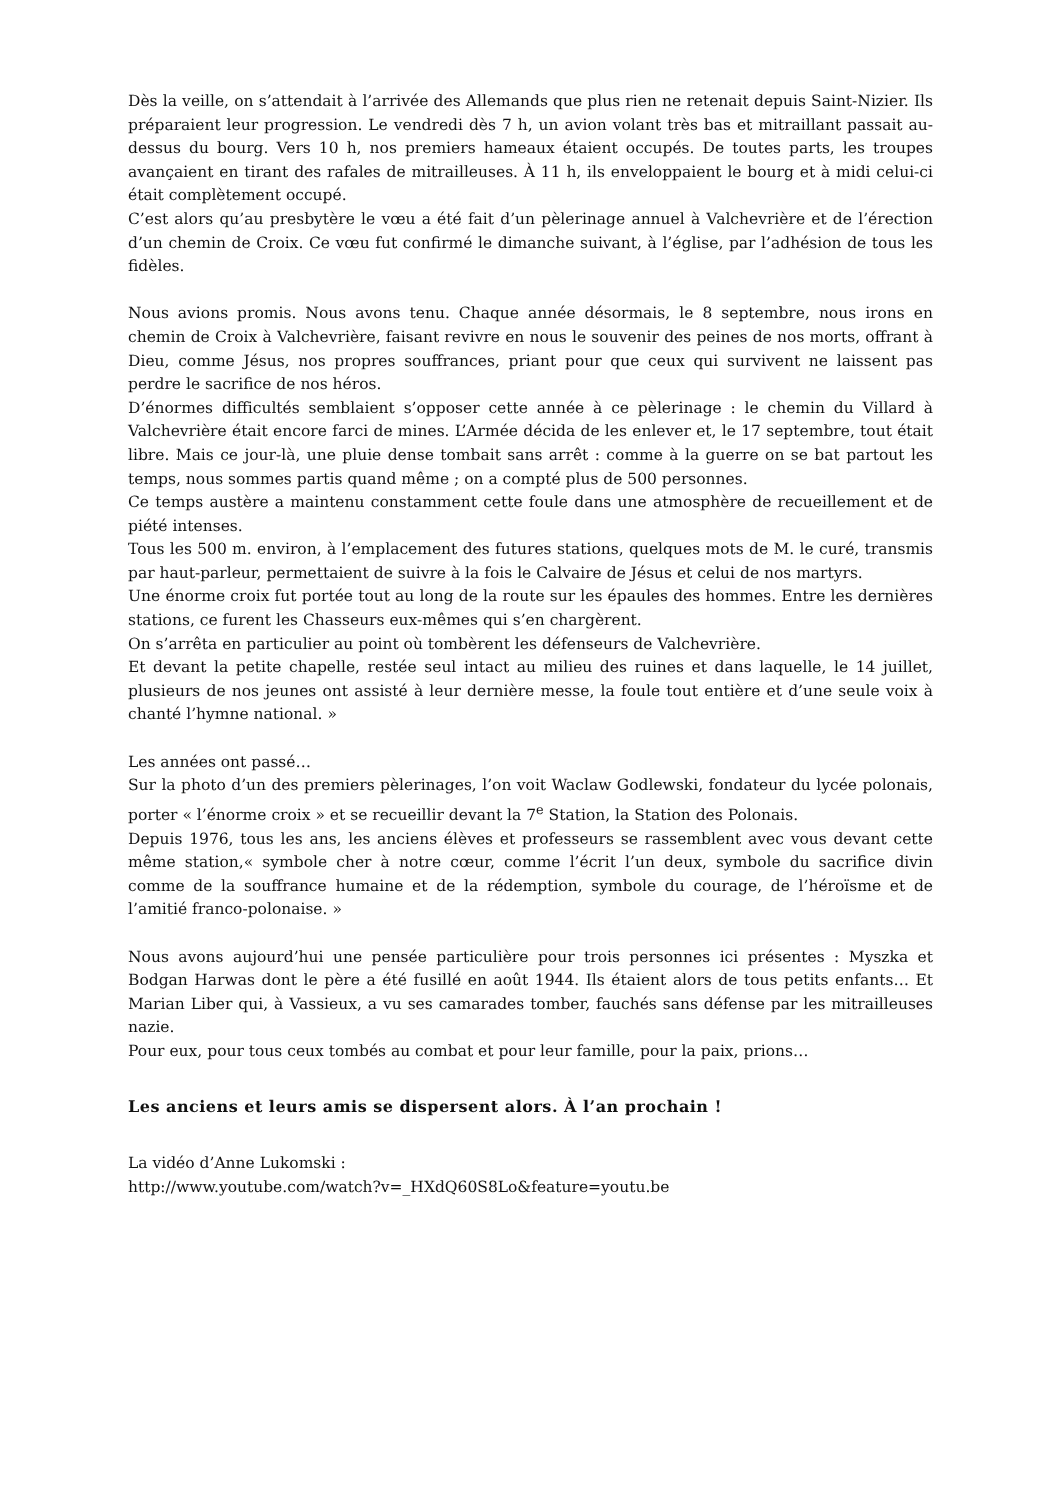Dès la veille, on s’attendait à l’arrivée des Allemands que plus rien ne retenait depuis Saint-Nizier. Ils préparaient leur progression. Le vendredi dès 7 h, un avion volant très bas et mitraillant passait au-dessus du bourg. Vers 10 h, nos premiers hameaux étaient occupés. De toutes parts, les troupes avançaient en tirant des rafales de mitrailleuses. À 11 h, ils enveloppaient le bourg et à midi celui-ci était complètement occupé.
C’est alors qu’au presbytère le vœu a été fait d’un pèlerinage annuel à Valchevrière et de l’érection d’un chemin de Croix. Ce vœu fut confirmé le dimanche suivant, à l’église, par l’adhésion de tous les fidèles.
Nous avions promis. Nous avons tenu. Chaque année désormais, le 8 septembre, nous irons en chemin de Croix à Valchevrière, faisant revivre en nous le souvenir des peines de nos morts, offrant à Dieu, comme Jésus, nos propres souffrances, priant pour que ceux qui survivent ne laissent pas perdre le sacrifice de nos héros.
D’énormes difficultés semblaient s’opposer cette année à ce pèlerinage : le chemin du Villard à Valchevrière était encore farci de mines. L’Armée décida de les enlever et, le 17 septembre, tout était libre. Mais ce jour-là, une pluie dense tombait sans arrêt : comme à la guerre on se bat partout les temps, nous sommes partis quand même ; on a compté plus de 500 personnes.
Ce temps austère a maintenu constamment cette foule dans une atmosphère de recueillement et de piété intenses.
Tous les 500 m. environ, à l’emplacement des futures stations, quelques mots de M. le curé, transmis par haut-parleur, permettaient de suivre à la fois le Calvaire de Jésus et celui de nos martyrs.
Une énorme croix fut portée tout au long de la route sur les épaules des hommes. Entre les dernières stations, ce furent les Chasseurs eux-mêmes qui s’en chargèrent.
On s’arrêta en particulier au point où tombèrent les défenseurs de Valchevrière.
Et devant la petite chapelle, restée seul intact au milieu des ruines et dans laquelle, le 14 juillet, plusieurs de nos jeunes ont assisté à leur dernière messe, la foule tout entière et d’une seule voix à chanté l’hymne national. »
Les années ont passé…
Sur la photo d’un des premiers pèlerinages, l’on voit Waclaw Godlewski, fondateur du lycée polonais, porter « l’énorme croix » et se recueillir devant la 7<sup>e</sup> Station, la Station des Polonais.
Depuis 1976, tous les ans, les anciens élèves et professeurs se rassemblent avec vous devant cette même station,« symbole cher à notre cœur, comme l’écrit l’un deux, symbole du sacrifice divin comme de la souffrance humaine et de la rédemption, symbole du courage, de l’héroïsme et de l’amitié franco-polonaise. »
Nous avons aujourd’hui une pensée particulière pour trois personnes ici présentes : Myszka et Bodgan Harwas dont le père a été fusillé en août 1944. Ils étaient alors de tous petits enfants… Et Marian Liber qui, à Vassieux, a vu ses camarades tomber, fauchés sans défense par les mitrailleuses nazie.
Pour eux, pour tous ceux tombés au combat et pour leur famille, pour la paix, prions…
Les anciens et leurs amis se dispersent alors. À l’an prochain !
La vidéo d’Anne Lukomski :
http://www.youtube.com/watch?v=_HXdQ60S8Lo&feature=youtu.be